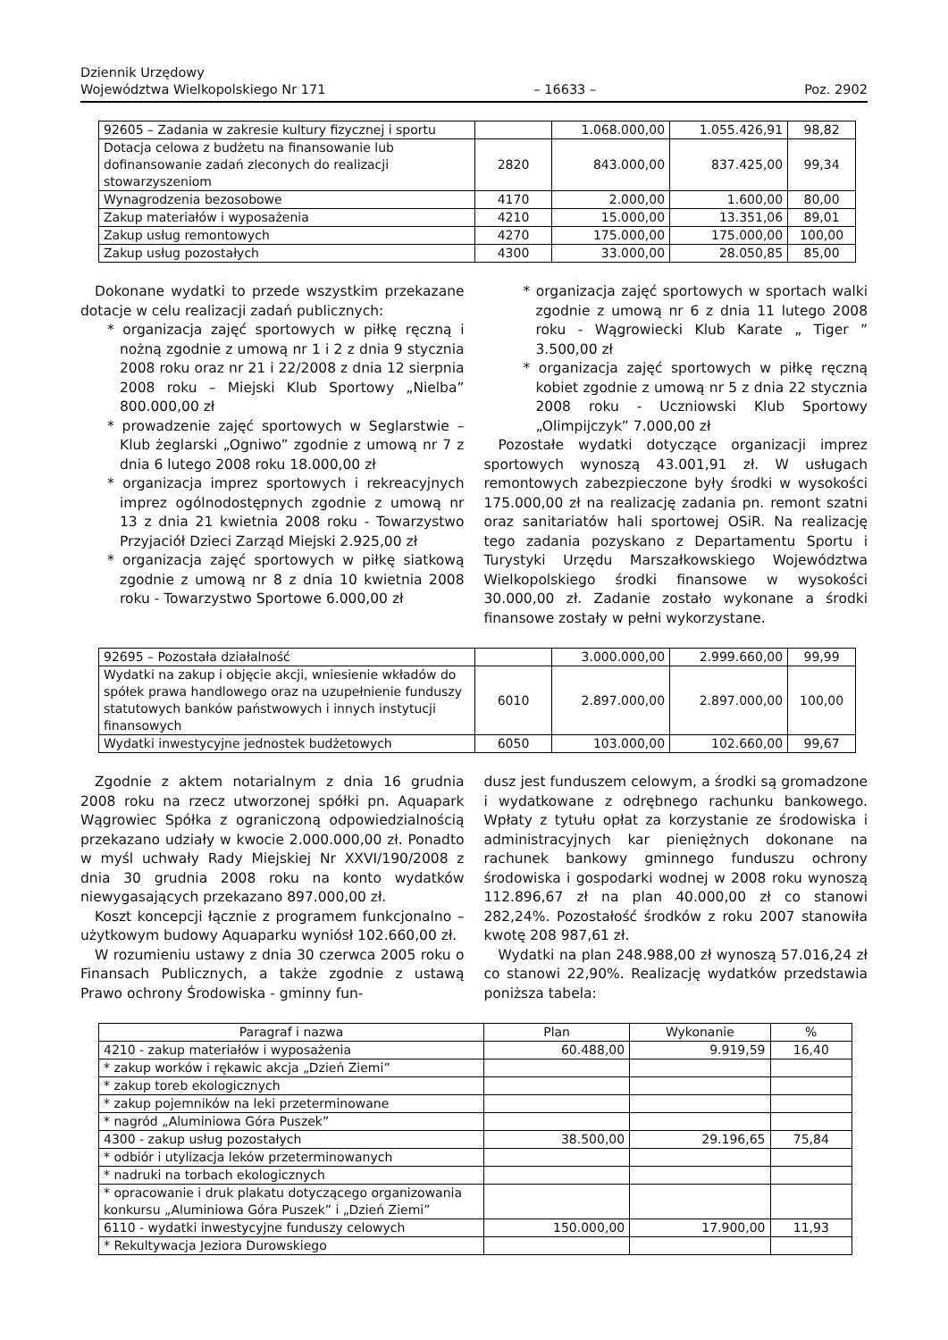Dziennik Urzędowy
Województwa Wielkopolskiego Nr 171
– 16633 –
Poz. 2902
| 92605 – Zadania w zakresie kultury fizycznej i sportu | | 1.068.000,00 | 1.055.426,91 | 98,82 |
| Dotacja celowa z budżetu na finansowanie lub dofinansowanie zadań zleconych do realizacji stowarzyszeniom | 2820 | 843.000,00 | 837.425,00 | 99,34 |
| Wynagrodzenia bezosobowe | 4170 | 2.000,00 | 1.600,00 | 80,00 |
| Zakup materiałów i wyposażenia | 4210 | 15.000,00 | 13.351,06 | 89,01 |
| Zakup usług remontowych | 4270 | 175.000,00 | 175.000,00 | 100,00 |
| Zakup usług pozostałych | 4300 | 33.000,00 | 28.050,85 | 85,00 |
Dokonane wydatki to przede wszystkim przekazane dotacje w celu realizacji zadań publicznych:
* organizacja zajęć sportowych w piłkę ręczną i nożną zgodnie z umową nr 1 i 2 z dnia 9 stycznia 2008 roku oraz nr 21 i 22/2008 z dnia 12 sierpnia 2008 roku – Miejski Klub Sportowy „Nielba” 800.000,00 zł
* prowadzenie zajęć sportowych w Seglarstwie – Klub żeglarski „Ogniwo” zgodnie z umową nr 7 z dnia 6 lutego 2008 roku 18.000,00 zł
* organizacja imprez sportowych i rekreacyjnych imprez ogólnodostępnych zgodnie z umową nr 13 z dnia 21 kwietnia 2008 roku - Towarzystwo Przyjaciół Dzieci Zarząd Miejski 2.925,00 zł
* organizacja zajęć sportowych w piłkę siatkową zgodnie z umową nr 8 z dnia 10 kwietnia 2008 roku - Towarzystwo Sportowe 6.000,00 zł
* organizacja zajęć sportowych w sportach walki zgodnie z umową nr 6 z dnia 11 lutego 2008 roku - Wągrowiecki Klub Karate „ Tiger ” 3.500,00 zł
* organizacja zajęć sportowych w piłkę ręczną kobiet zgodnie z umową nr 5 z dnia 22 stycznia 2008 roku - Uczniowski Klub Sportowy „Olimpijczyk” 7.000,00 zł
Pozostałe wydatki dotyczące organizacji imprez sportowych wynoszą 43.001,91 zł. W usługach remontowych zabezpieczone były środki w wysokości 175.000,00 zł na realizację zadania pn. remont szatni oraz sanitariatów hali sportowej OSiR. Na realizację tego zadania pozyskano z Departamentu Sportu i Turystyki Urzędu Marszałkowskiego Województwa Wielkopolskiego środki finansowe w wysokości 30.000,00 zł. Zadanie zostało wykonane a środki finansowe zostały w pełni wykorzystane.
| 92695 – Pozostała działalność | | 3.000.000,00 | 2.999.660,00 | 99,99 |
| Wydatki na zakup i objęcie akcji, wniesienie wkładów do spółek prawa handlowego oraz na uzupełnienie funduszy statutowych banków państwowych i innych instytucji finansowych | 6010 | 2.897.000,00 | 2.897.000,00 | 100,00 |
| Wydatki inwestycyjne jednostek budżetowych | 6050 | 103.000,00 | 102.660,00 | 99,67 |
Zgodnie z aktem notarialnym z dnia 16 grudnia 2008 roku na rzecz utworzonej spółki pn. Aquapark Wągrowiec Spółka z ograniczoną odpowiedzialnością przekazano udziały w kwocie 2.000.000,00 zł. Ponadto w myśl uchwały Rady Miejskiej Nr XXVI/190/2008 z dnia 30 grudnia 2008 roku na konto wydatków niewygasających przekazano 897.000,00 zł.
Koszt koncepcji łącznie z programem funkcjonalno – użytkowym budowy Aquaparku wyniósł 102.660,00 zł.
W rozumieniu ustawy z dnia 30 czerwca 2005 roku o Finansach Publicznych, a także zgodnie z ustawą Prawo ochrony Środowiska - gminny fun-
dusz jest funduszem celowym, a środki są gromadzone i wydatkowane z odrębnego rachunku bankowego. Wpłaty z tytułu opłat za korzystanie ze środowiska i administracyjnych kar pieniężnych dokonane na rachunek bankowy gminnego funduszu ochrony środowiska i gospodarki wodnej w 2008 roku wynoszą 112.896,67 zł na plan 40.000,00 zł co stanowi 282,24%. Pozostałość środków z roku 2007 stanowiła kwotę 208 987,61 zł.
Wydatki na plan 248.988,00 zł wynoszą 57.016,24 zł co stanowi 22,90%. Realizację wydatków przedstawia poniższa tabela:
| Paragraf i nazwa | Plan | Wykonanie | % |
| --- | --- | --- | --- |
| 4210 - zakup materiałów i wyposażenia | 60.488,00 | 9.919,59 | 16,40 |
| * zakup worków i rękawic akcja „Dzień Ziemi” | | | |
| * zakup toreb ekologicznych | | | |
| * zakup pojemników na leki przeterminowane | | | |
| * nagród „Aluminiowa Góra Puszek” | | | |
| 4300 - zakup usług pozostałych | 38.500,00 | 29.196,65 | 75,84 |
| * odbiór i utylizacja leków przeterminowanych | | | |
| * nadruki na torbach ekologicznych | | | |
| * opracowanie i druk plakatu dotyczącego organizowania konkursu „Aluminiowa Góra Puszek” i „Dzień Ziemi” | | | |
| 6110 - wydatki inwestycyjne funduszy celowych | 150.000,00 | 17.900,00 | 11,93 |
| * Rekultywacja Jeziora Durowskiego | | | |